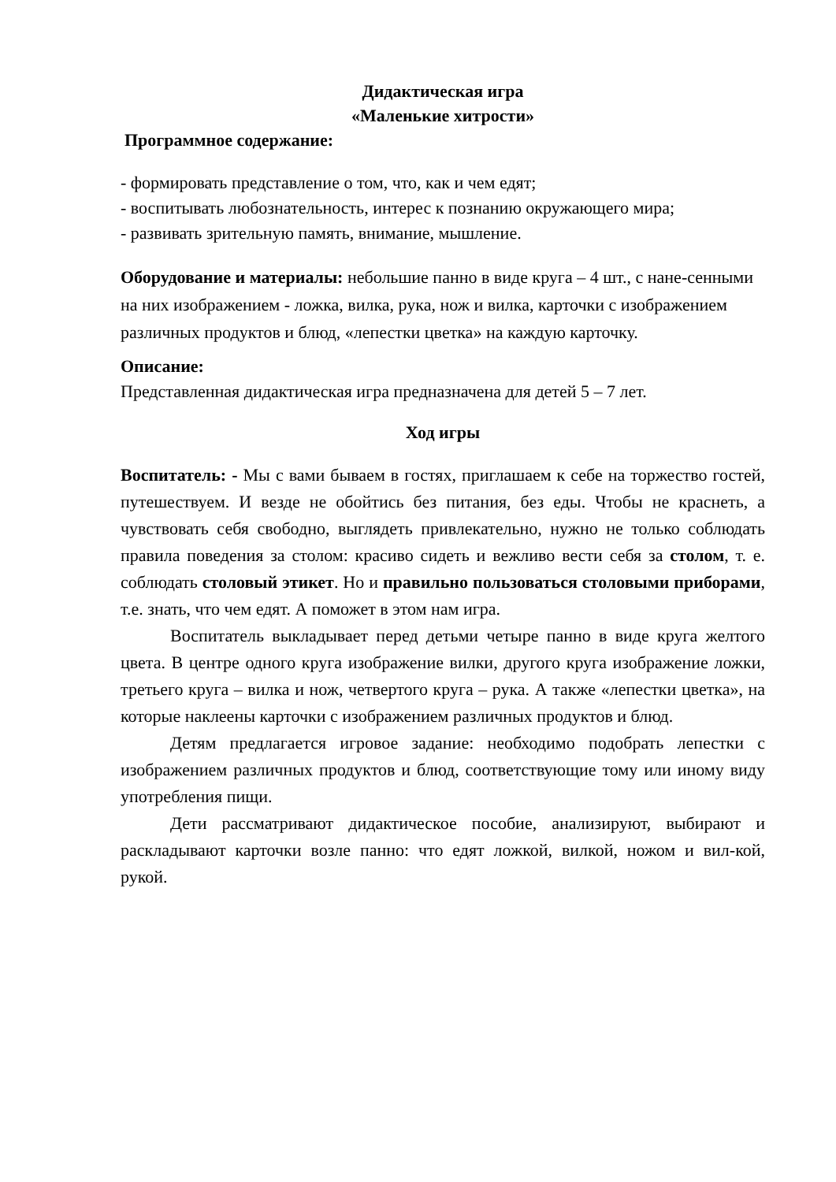Дидактическая игра
«Маленькие хитрости»
Программное содержание:
- формировать представление о том, что, как и чем едят;
- воспитывать любознательность, интерес к познанию окружающего мира;
- развивать зрительную память, внимание, мышление.
Оборудование и материалы: небольшие панно в виде круга – 4 шт., с нане-сенными на них изображением - ложка, вилка, рука, нож и вилка, карточки с изображением различных продуктов и блюд, «лепестки цветка» на каждую карточку.
Описание:
Представленная дидактическая игра предназначена для детей 5 – 7 лет.
Ход игры
Воспитатель: - Мы с вами бываем в гостях, приглашаем к себе на торжество гостей, путешествуем. И везде не обойтись без питания, без еды. Чтобы не краснеть, а чувствовать себя свободно, выглядеть привлекательно, нужно не только соблюдать правила поведения за столом: красиво сидеть и вежливо вести себя за столом, т. е. соблюдать столовый этикет. Но и правильно пользоваться столовыми приборами, т.е. знать, что чем едят. А поможет в этом нам игра.
Воспитатель выкладывает перед детьми четыре панно в виде круга желтого цвета. В центре одного круга изображение вилки, другого круга изображение ложки, третьего круга – вилка и нож, четвертого круга – рука. А также «лепестки цветка», на которые наклеены карточки с изображением различных продуктов и блюд.
Детям предлагается игровое задание: необходимо подобрать лепестки с изображением различных продуктов и блюд, соответствующие тому или иному виду употребления пищи.
Дети рассматривают дидактическое пособие, анализируют, выбирают и раскладывают карточки возле панно: что едят ложкой, вилкой, ножом и вил-кой, рукой.